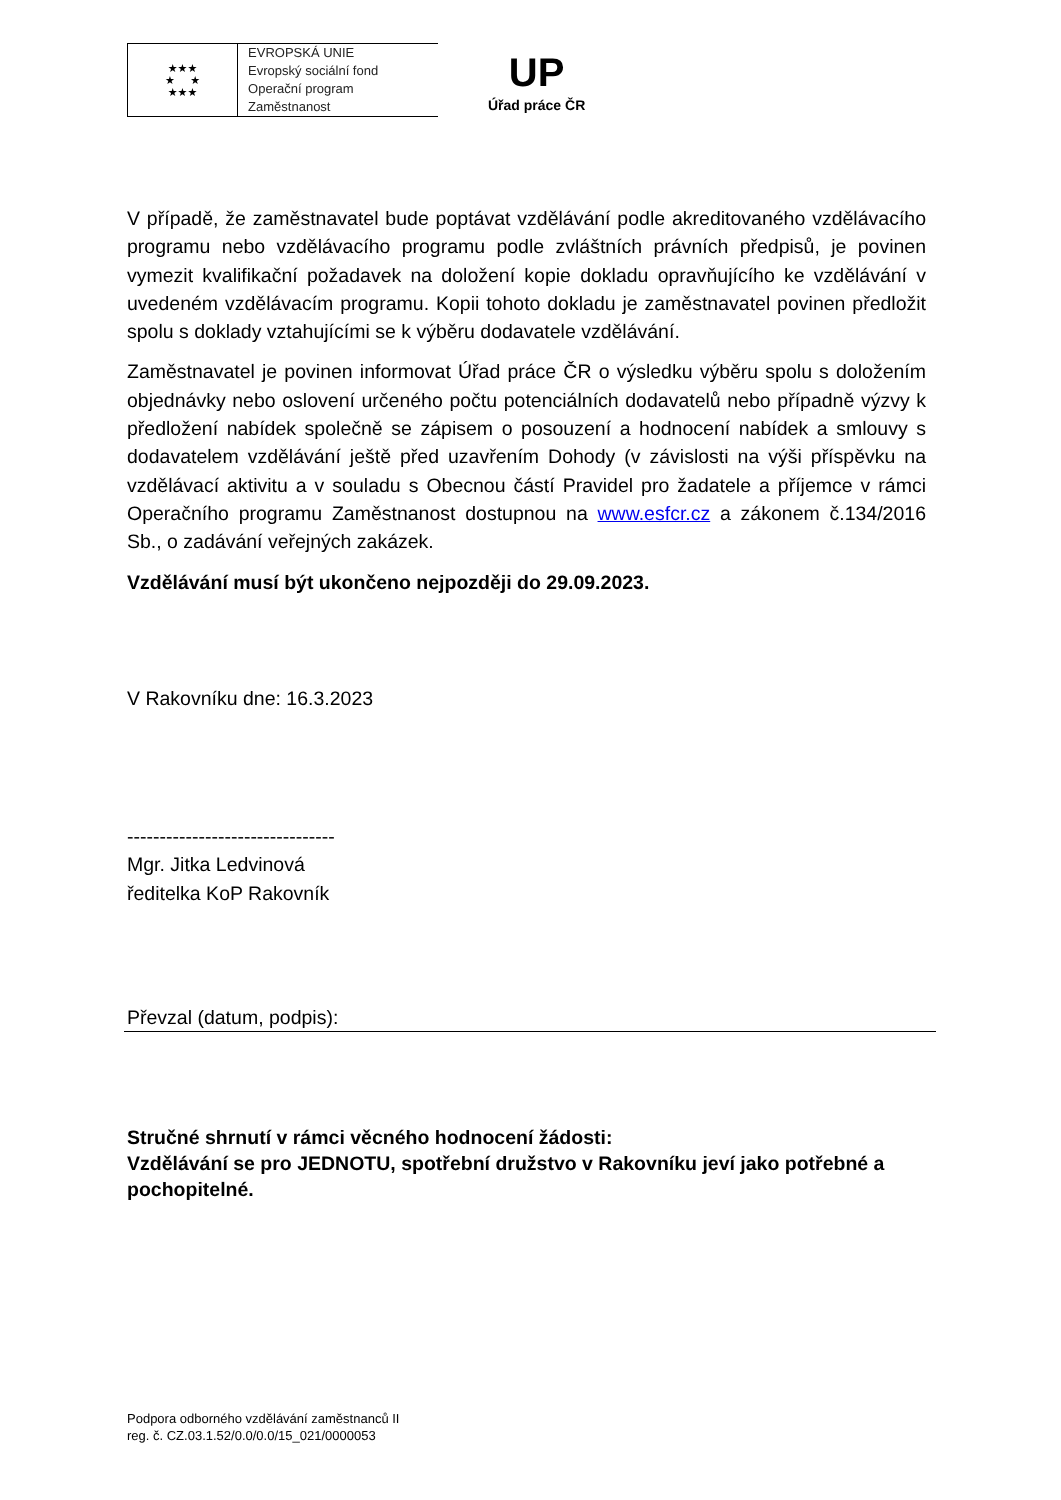★★★
★ ★
★★★
EVROPSKÁ UNIE
Evropský sociální fond
Operační program Zaměstnanost
UP
Úřad práce ČR
V případě, že zaměstnavatel bude poptávat vzdělávání podle akreditovaného vzdělávacího programu nebo vzdělávacího programu podle zvláštních právních předpisů, je povinen vymezit kvalifikační požadavek na doložení kopie dokladu opravňujícího ke vzdělávání v uvedeném vzdělávacím programu. Kopii tohoto dokladu je zaměstnavatel povinen předložit spolu s doklady vztahujícími se k výběru dodavatele vzdělávání.
Zaměstnavatel je povinen informovat Úřad práce ČR o výsledku výběru spolu s doložením objednávky nebo oslovení určeného počtu potenciálních dodavatelů nebo případně výzvy k předložení nabídek společně se zápisem o posouzení a hodnocení nabídek a smlouvy s dodavatelem vzdělávání ještě před uzavřením Dohody (v závislosti na výši příspěvku na vzdělávací aktivitu a v souladu s Obecnou částí Pravidel pro žadatele a příjemce v rámci Operačního programu Zaměstnanost dostupnou na www.esfcr.cz a zákonem č.134/2016 Sb., o zadávání veřejných zakázek.
Vzdělávání musí být ukončeno nejpozději do 29.09.2023.
V Rakovníku dne: 16.3.2023
--------------------------------
Mgr. Jitka Ledvinová
ředitelka KoP Rakovník
Převzal (datum, podpis):
Stručné shrnutí v rámci věcného hodnocení žádosti:
Vzdělávání se pro JEDNOTU, spotřební družstvo v Rakovníku jeví jako potřebné a pochopitelné.
Podpora odborného vzdělávání zaměstnanců II
reg. č. CZ.03.1.52/0.0/0.0/15_021/0000053